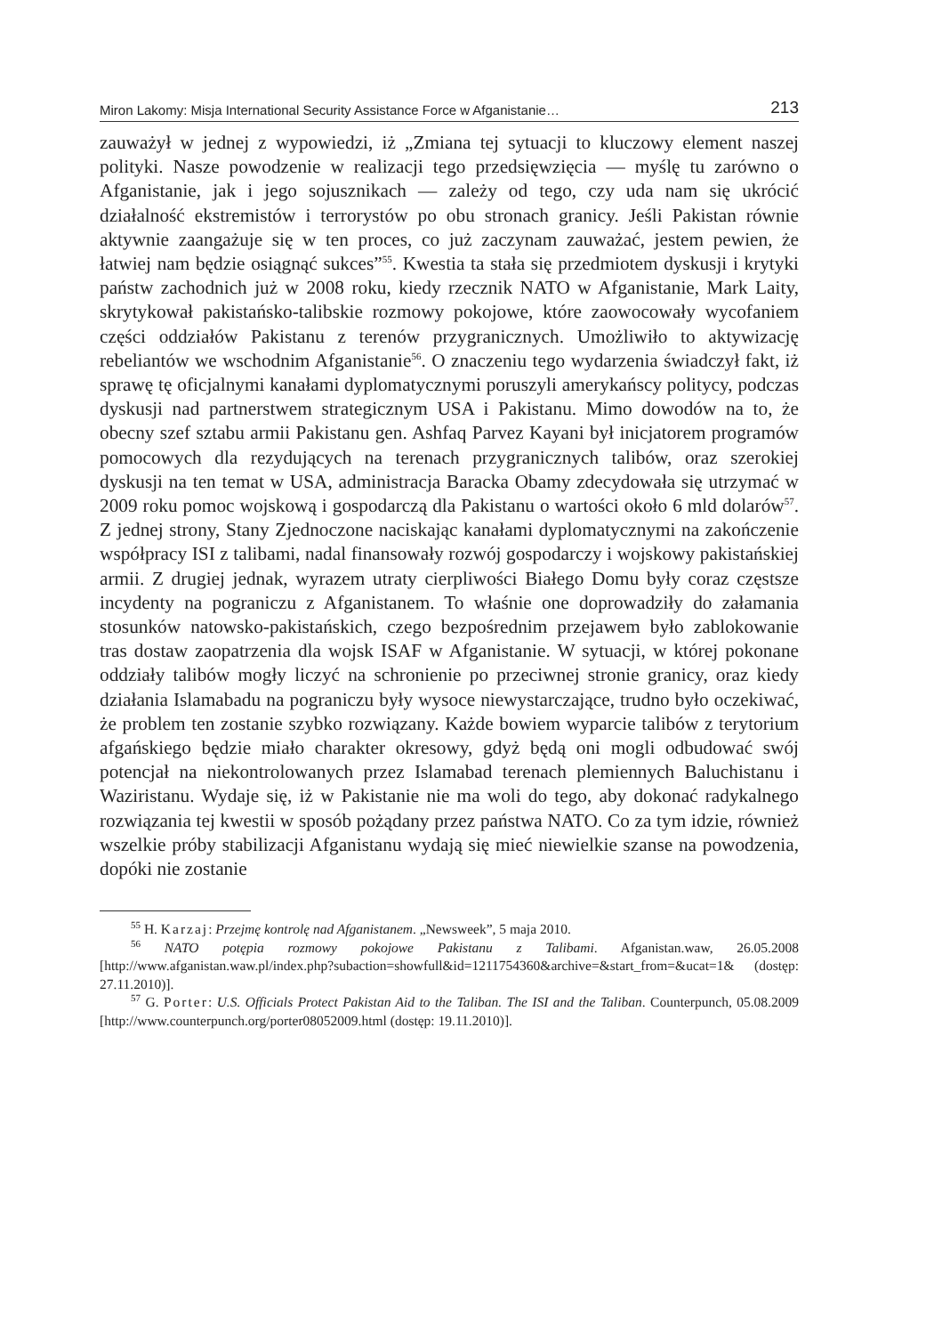Miron Lakomy: Misja International Security Assistance Force w Afganistanie… 213
zauważył w jednej z wypowiedzi, iż „Zmiana tej sytuacji to kluczowy element naszej polityki. Nasze powodzenie w realizacji tego przedsięwzięcia — myślę tu zarówno o Afganistanie, jak i jego sojusznikach — zależy od tego, czy uda nam się ukrócić działalność ekstremistów i terrorystów po obu stronach granicy. Jeśli Pakistan równie aktywnie zaangażuje się w ten proces, co już zaczynam zauważać, jestem pewien, że łatwiej nam będzie osiągnąć sukces”<sup>55</sup>. Kwestia ta stała się przedmiotem dyskusji i krytyki państw zachodnich już w 2008 roku, kiedy rzecznik NATO w Afganistanie, Mark Laity, skrytykował pakistańsko-talibskie rozmowy pokojowe, które zaowocowały wycofaniem części oddziałów Pakistanu z terenów przygranicznych. Umożliwiło to aktywizację rebeliantów we wschodnim Afganistanie<sup>56</sup>. O znaczeniu tego wydarzenia świadczył fakt, iż sprawę tę oficjalnymi kanałami dyplomatycznymi poruszyli amerykańscy politycy, podczas dyskusji nad partnerstwem strategicznym USA i Pakistanu. Mimo dowodów na to, że obecny szef sztabu armii Pakistanu gen. Ashfaq Parvez Kayani był inicjatorem programów pomocowych dla rezydujących na terenach przygranicznych talibów, oraz szerokiej dyskusji na ten temat w USA, administracja Baracka Obamy zdecydowała się utrzymać w 2009 roku pomoc wojskową i gospodarczą dla Pakistanu o wartości około 6 mld dolarów<sup>57</sup>. Z jednej strony, Stany Zjednoczone naciskając kanałami dyplomatycznymi na zakończenie współpracy ISI z talibami, nadal finansowały rozwój gospodarczy i wojskowy pakistańskiej armii. Z drugiej jednak, wyrazem utraty cierpliwości Białego Domu były coraz częstsze incydenty na pograniczu z Afganistanem. To właśnie one doprowadziły do załamania stosunków natowsko-pakistańskich, czego bezpośrednim przejawem było zablokowanie tras dostaw zaopatrzenia dla wojsk ISAF w Afganistanie. W sytuacji, w której pokonane oddziały talibów mogły liczyć na schronienie po przeciwnej stronie granicy, oraz kiedy działania Islamabadu na pograniczu były wysoce niewystarczające, trudno było oczekiwać, że problem ten zostanie szybko rozwiązany. Każde bowiem wyparcie talibów z terytorium afgańskiego będzie miało charakter okresowy, gdyż będą oni mogli odbudować swój potencjał na niekontrolowanych przez Islamabad terenach plemiennych Baluchistanu i Waziristanu. Wydaje się, iż w Pakistanie nie ma woli do tego, aby dokonać radykalnego rozwiązania tej kwestii w sposób pożądany przez państwa NATO. Co za tym idzie, również wszelkie próby stabilizacji Afganistanu wydają się mieć niewielkie szanse na powodzenia, dopóki nie zostanie
<sup>55</sup> H. Karzaj: Przejmę kontrolę nad Afganistanem. „Newsweek”, 5 maja 2010.
<sup>56</sup> NATO potępia rozmowy pokojowe Pakistanu z Talibami. Afganistan.waw, 26.05.2008 [http://www.afganistan.waw.pl/index.php?subaction=showfull&id=1211754360&archive=&start_from=&ucat=1& (dostęp: 27.11.2010)].
<sup>57</sup> G. Porter: U.S. Officials Protect Pakistan Aid to the Taliban. The ISI and the Taliban. Counterpunch, 05.08.2009 [http://www.counterpunch.org/porter08052009.html (dostęp: 19.11.2010)].